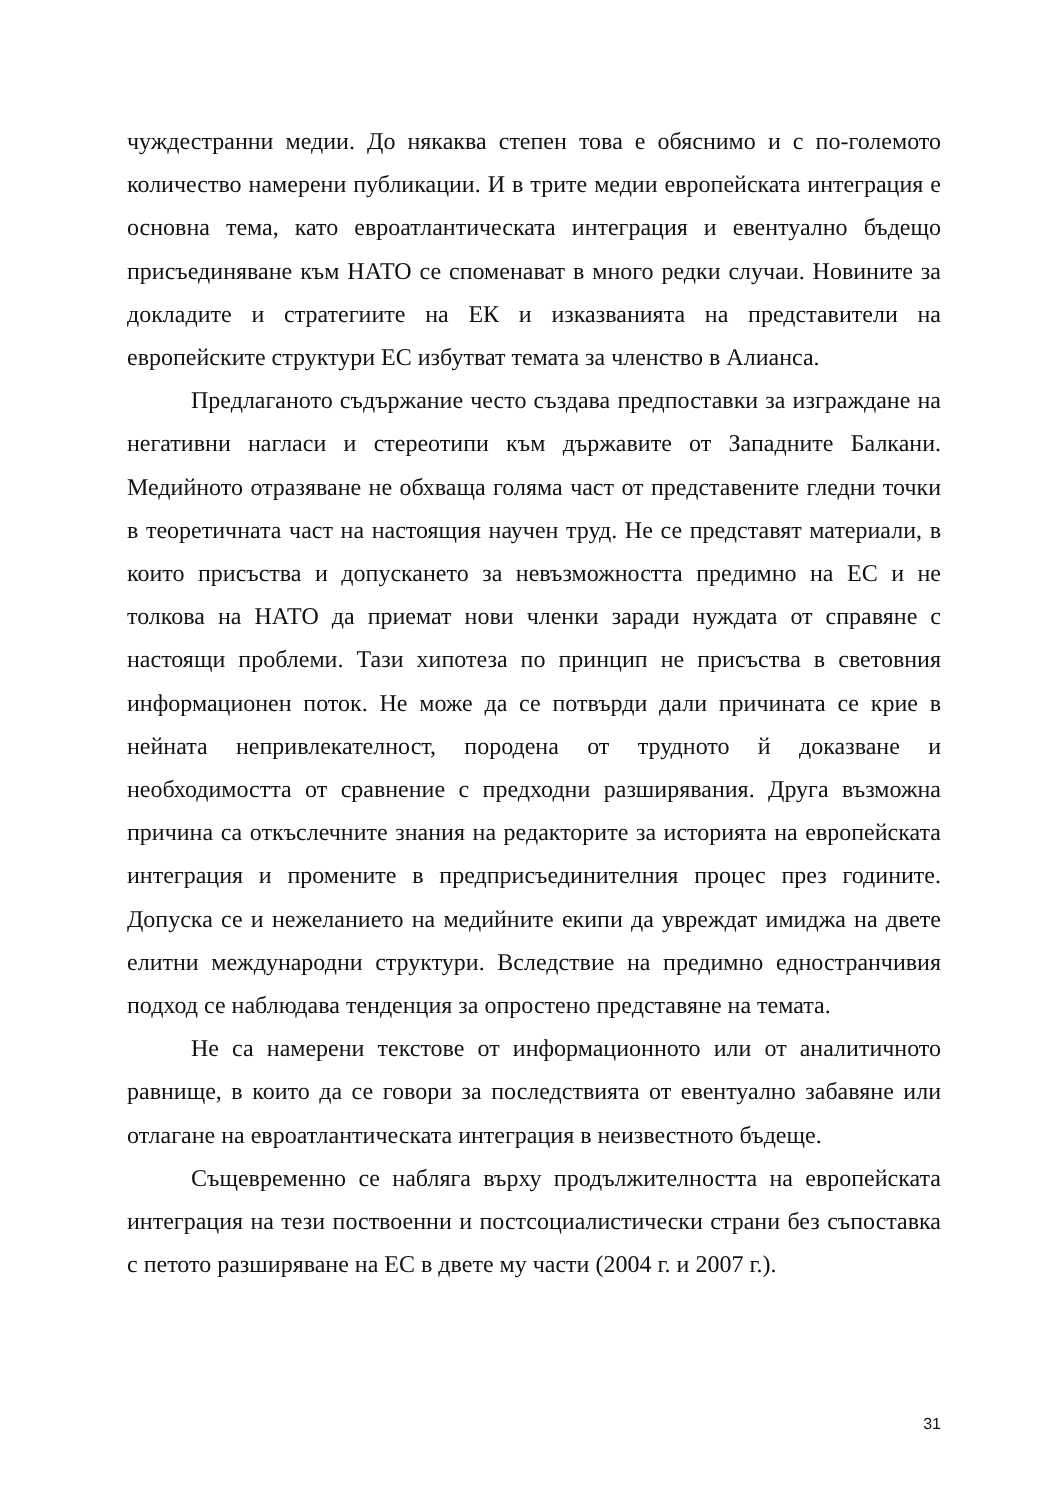чуждестранни медии. До някаква степен това е обяснимо и с по-големото количество намерени публикации. И в трите медии европейската интеграция е основна тема, като евроатлантическата интеграция и евентуално бъдещо присъединяване към НАТО се споменават в много редки случаи. Новините за докладите и стратегиите на ЕК и изказванията на представители на европейските структури ЕС избутват темата за членство в Алианса.
Предлаганото съдържание често създава предпоставки за изграждане на негативни нагласи и стереотипи към държавите от Западните Балкани. Медийното отразяване не обхваща голяма част от представените гледни точки в теоретичната част на настоящия научен труд. Не се представят материали, в които присъства и допускането за невъзможността предимно на ЕС и не толкова на НАТО да приемат нови членки заради нуждата от справяне с настоящи проблеми. Тази хипотеза по принцип не присъства в световния информационен поток. Не може да се потвърди дали причината се крие в нейната непривлекателност, породена от трудното й доказване и необходимостта от сравнение с предходни разширявания. Друга възможна причина са откъслечните знания на редакторите за историята на европейската интеграция и промените в предприсъединителния процес през годините. Допуска се и нежеланието на медийните екипи да увреждат имиджа на двете елитни международни структури. Вследствие на предимно едностранчивия подход се наблюдава тенденция за опростено представяне на темата.
Не са намерени текстове от информационното или от аналитичното равнище, в които да се говори за последствията от евентуално забавяне или отлагане на евроатлантическата интеграция в неизвестното бъдеще.
Същевременно се набляга върху продължителността на европейската интеграция на тези поствоенни и постсоциалистически страни без съпоставка с петото разширяване на ЕС в двете му части (2004 г. и 2007 г.).
31